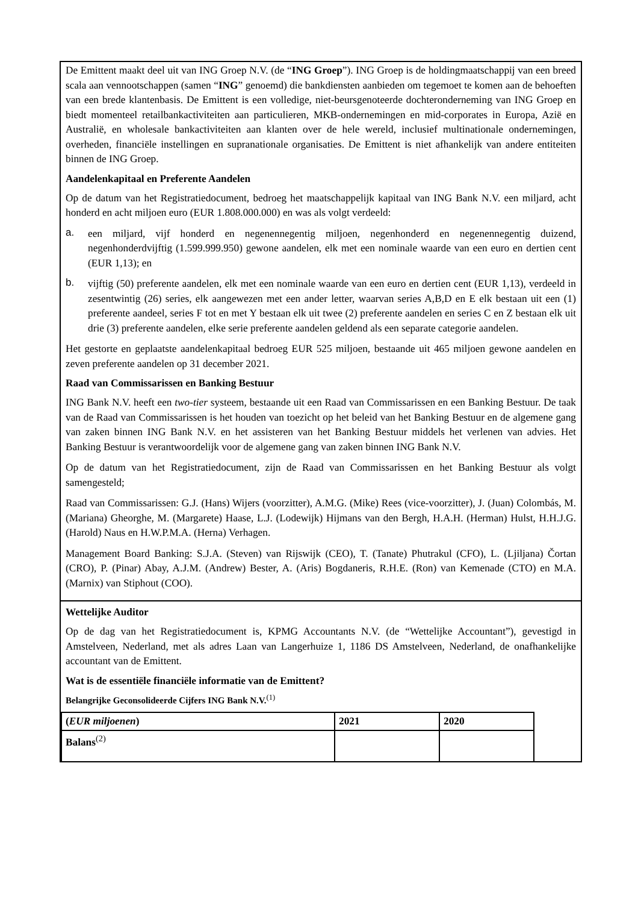De Emittent maakt deel uit van ING Groep N.V. (de “ING Groep”). ING Groep is de holdingmaatschappij van een breed scala aan vennootschappen (samen “ING” genoemd) die bankdiensten aanbieden om tegemoet te komen aan de behoeften van een brede klantenbasis. De Emittent is een volledige, niet-beursgenoteerde dochteronderneming van ING Groep en biedt momenteel retailbankactiviteiten aan particulieren, MKB-ondernemingen en mid-corporates in Europa, Azië en Australië, en wholesale bankactiviteiten aan klanten over de hele wereld, inclusief multinationale ondernemingen, overheden, financiële instellingen en supranationale organisaties. De Emittent is niet afhankelijk van andere entiteiten binnen de ING Groep.
Aandelenkapitaal en Preferente Aandelen
Op de datum van het Registratiedocument, bedroeg het maatschappelijk kapitaal van ING Bank N.V. een miljard, acht honderd en acht miljoen euro (EUR 1.808.000.000) en was als volgt verdeeld:
a.
een miljard, vijf honderd en negenennegentig miljoen, negenhonderd en negenennegentig duizend, negenhonderdvijftig (1.599.999.950) gewone aandelen, elk met een nominale waarde van een euro en dertien cent (EUR 1,13); en
b.
vijftig (50) preferente aandelen, elk met een nominale waarde van een euro en dertien cent (EUR 1,13), verdeeld in zesentwintig (26) series, elk aangewezen met een ander letter, waarvan series A,B,D en E elk bestaan uit een (1) preferente aandeel, series F tot en met Y bestaan elk uit twee (2) preferente aandelen en series C en Z bestaan elk uit drie (3) preferente aandelen, elke serie preferente aandelen geldend als een separate categorie aandelen.
Het gestorte en geplaatste aandelenkapitaal bedroeg EUR 525 miljoen, bestaande uit 465 miljoen gewone aandelen en zeven preferente aandelen op 31 december 2021.
Raad van Commissarissen en Banking Bestuur
ING Bank N.V. heeft een two-tier systeem, bestaande uit een Raad van Commissarissen en een Banking Bestuur. De taak van de Raad van Commissarissen is het houden van toezicht op het beleid van het Banking Bestuur en de algemene gang van zaken binnen ING Bank N.V. en het assisteren van het Banking Bestuur middels het verlenen van advies. Het Banking Bestuur is verantwoordelijk voor de algemene gang van zaken binnen ING Bank N.V.
Op de datum van het Registratiedocument, zijn de Raad van Commissarissen en het Banking Bestuur als volgt samengesteld;
Raad van Commissarissen: G.J. (Hans) Wijers (voorzitter), A.M.G. (Mike) Rees (vice-voorzitter), J. (Juan) Colombás, M. (Mariana) Gheorghe, M. (Margarete) Haase, L.J. (Lodewijk) Hijmans van den Bergh, H.A.H. (Herman) Hulst, H.H.J.G. (Harold) Naus en H.W.P.M.A. (Herna) Verhagen.
Management Board Banking: S.J.A. (Steven) van Rijswijk (CEO), T. (Tanate) Phutrakul (CFO), L. (Ljiljana) Čortan (CRO), P. (Pinar) Abay, A.J.M. (Andrew) Bester, A. (Aris) Bogdaneris, R.H.E. (Ron) van Kemenade (CTO) en M.A. (Marnix) van Stiphout (COO).
Wettelijke Auditor
Op de dag van het Registratiedocument is, KPMG Accountants N.V. (de “Wettelijke Accountant”), gevestigd in Amstelveen, Nederland, met als adres Laan van Langerhuize 1, 1186 DS Amstelveen, Nederland, de onafhankelijke accountant van de Emittent.
Wat is de essentiële financiële informatie van de Emittent?
Belangrijke Geconsolideerde Cijfers ING Bank N.V.<sup>(1)</sup>
| ( EUR miljoenen ) | 2021 | 2020 |
| Balans<sup>(2)</sup> | | |